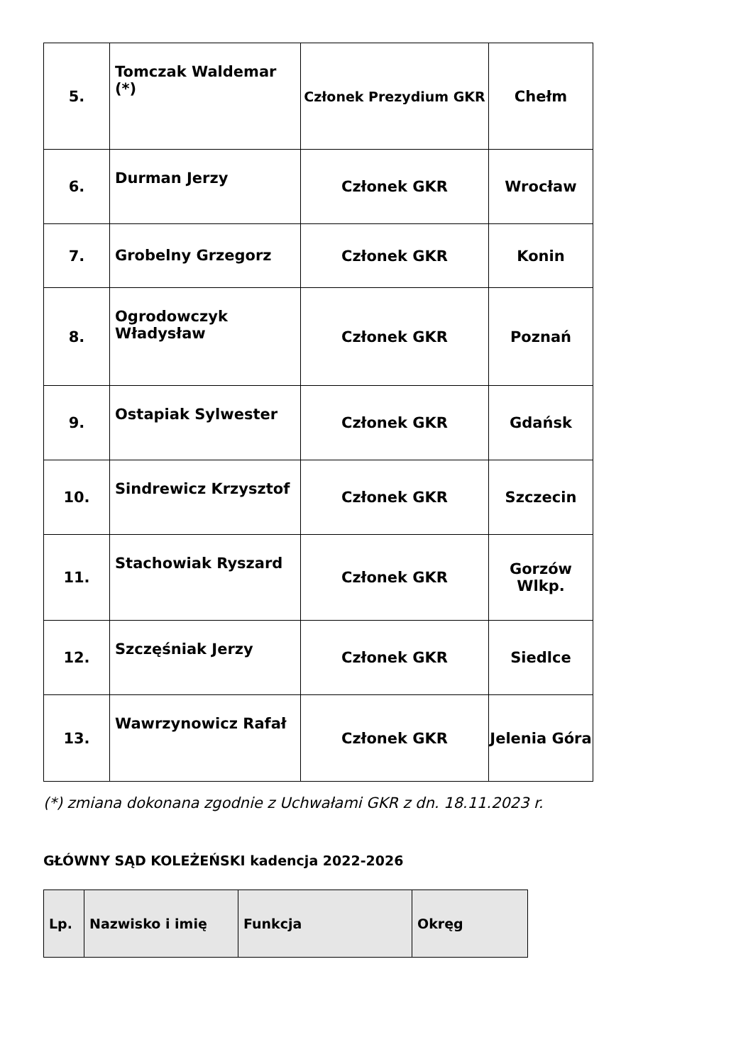| 5. | Tomczak Waldemar (*) | Członek Prezydium GKR | Chełm |
| 6. | Durman Jerzy | Członek GKR | Wrocław |
| 7. | Grobelny Grzegorz | Członek GKR | Konin |
| 8. | Ogrodowczyk Władysław | Członek GKR | Poznań |
| 9. | Ostapiak Sylwester | Członek GKR | Gdańsk |
| 10. | Sindrewicz Krzysztof | Członek GKR | Szczecin |
| 11. | Stachowiak Ryszard | Członek GKR | Gorzów Wlkp. |
| 12. | Szczęśniak Jerzy | Członek GKR | Siedlce |
| 13. | Wawrzynowicz Rafał | Członek GKR | Jelenia Góra |
(*) zmiana dokonana zgodnie z Uchwałami GKR z dn. 18.11.2023 r.
GŁÓWNY SĄD KOLEŻEŃSKI kadencja 2022-2026
| Lp. | Nazwisko i imię | Funkcja | Okręg |
| --- | --- | --- | --- |